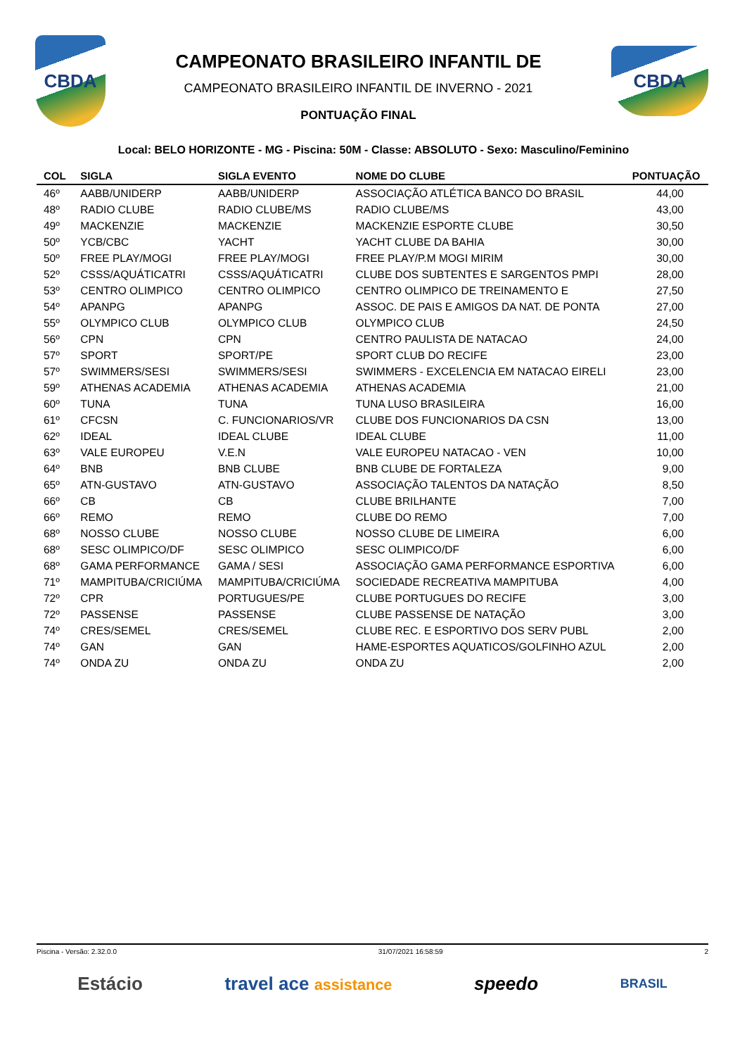CBDA
CAMPEONATO BRASILEIRO INFANTIL DE
CAMPEONATO BRASILEIRO INFANTIL DE INVERNO - 2021
PONTUAÇÃO FINAL
CBDA
Local: BELO HORIZONTE - MG - Piscina: 50M - Classe: ABSOLUTO - Sexo: Masculino/Feminino
| COL | SIGLA | SIGLA EVENTO | NOME DO CLUBE | PONTUAÇÃO |
| --- | --- | --- | --- | --- |
| 46º | AABB/UNIDERP | AABB/UNIDERP | ASSOCIAÇÃO ATLÉTICA BANCO DO BRASIL | 44,00 |
| 48º | RADIO CLUBE | RADIO CLUBE/MS | RADIO CLUBE/MS | 43,00 |
| 49º | MACKENZIE | MACKENZIE | MACKENZIE ESPORTE CLUBE | 30,50 |
| 50º | YCB/CBC | YACHT | YACHT CLUBE DA BAHIA | 30,00 |
| 50º | FREE PLAY/MOGI | FREE PLAY/MOGI | FREE PLAY/P.M MOGI MIRIM | 30,00 |
| 52º | CSSS/AQUÁTICATRI | CSSS/AQUÁTICATRI | CLUBE DOS SUBTENTES E SARGENTOS PMPI | 28,00 |
| 53º | CENTRO OLIMPICO | CENTRO OLIMPICO | CENTRO OLIMPICO DE TREINAMENTO E | 27,50 |
| 54º | APANPG | APANPG | ASSOC. DE PAIS E AMIGOS DA NAT. DE PONTA | 27,00 |
| 55º | OLYMPICO CLUB | OLYMPICO CLUB | OLYMPICO CLUB | 24,50 |
| 56º | CPN | CPN | CENTRO PAULISTA DE NATACAO | 24,00 |
| 57º | SPORT | SPORT/PE | SPORT CLUB DO RECIFE | 23,00 |
| 57º | SWIMMERS/SESI | SWIMMERS/SESI | SWIMMERS - EXCELENCIA EM NATACAO EIRELI | 23,00 |
| 59º | ATHENAS ACADEMIA | ATHENAS ACADEMIA | ATHENAS ACADEMIA | 21,00 |
| 60º | TUNA | TUNA | TUNA LUSO BRASILEIRA | 16,00 |
| 61º | CFCSN | C. FUNCIONARIOS/VR | CLUBE DOS FUNCIONARIOS DA CSN | 13,00 |
| 62º | IDEAL | IDEAL CLUBE | IDEAL CLUBE | 11,00 |
| 63º | VALE EUROPEU | V.E.N | VALE EUROPEU NATACAO - VEN | 10,00 |
| 64º | BNB | BNB CLUBE | BNB CLUBE DE FORTALEZA | 9,00 |
| 65º | ATN-GUSTAVO | ATN-GUSTAVO | ASSOCIAÇÃO TALENTOS DA NATAÇÃO | 8,50 |
| 66º | CB | CB | CLUBE BRILHANTE | 7,00 |
| 66º | REMO | REMO | CLUBE DO REMO | 7,00 |
| 68º | NOSSO CLUBE | NOSSO CLUBE | NOSSO CLUBE DE LIMEIRA | 6,00 |
| 68º | SESC OLIMPICO/DF | SESC OLIMPICO | SESC OLIMPICO/DF | 6,00 |
| 68º | GAMA PERFORMANCE | GAMA / SESI | ASSOCIAÇÃO GAMA PERFORMANCE ESPORTIVA | 6,00 |
| 71º | MAMPITUBA/CRICIÚMA | MAMPITUBA/CRICIÚMA | SOCIEDADE RECREATIVA MAMPITUBA | 4,00 |
| 72º | CPR | PORTUGUES/PE | CLUBE PORTUGUES DO RECIFE | 3,00 |
| 72º | PASSENSE | PASSENSE | CLUBE PASSENSE DE NATAÇÃO | 3,00 |
| 74º | CRES/SEMEL | CRES/SEMEL | CLUBE REC. E ESPORTIVO DOS SERV PUBL | 2,00 |
| 74º | GAN | GAN | HAME-ESPORTES AQUATICOS/GOLFINHO AZUL | 2,00 |
| 74º | ONDA ZU | ONDA ZU | ONDA ZU | 2,00 |
Piscina - Versão: 2.32.0.0 31/07/2021 16:58:59 2
Estácio travel ace assistance speedo BRASIL